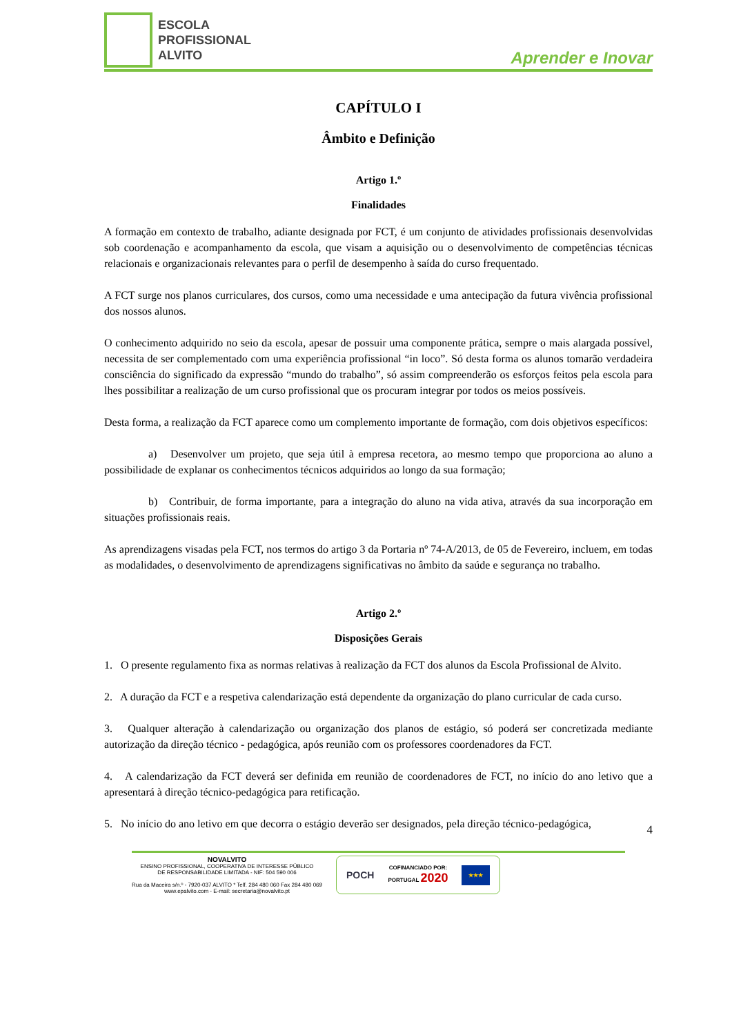ESCOLA
PROFISSIONAL
ALVITO
Aprender e Inovar
CAPÍTULO I
Âmbito e Definição
Artigo 1.º
Finalidades
A formação em contexto de trabalho, adiante designada por FCT, é um conjunto de atividades profissionais desenvolvidas sob coordenação e acompanhamento da escola, que visam a aquisição ou o desenvolvimento de competências técnicas relacionais e organizacionais relevantes para o perfil de desempenho à saída do curso frequentado.
A FCT surge nos planos curriculares, dos cursos, como uma necessidade e uma antecipação da futura vivência profissional dos nossos alunos.
O conhecimento adquirido no seio da escola, apesar de possuir uma componente prática, sempre o mais alargada possível, necessita de ser complementado com uma experiência profissional “in loco”. Só desta forma os alunos tomarão verdadeira consciência do significado da expressão “mundo do trabalho”, só assim compreenderão os esforços feitos pela escola para lhes possibilitar a realização de um curso profissional que os procuram integrar por todos os meios possíveis.
Desta forma, a realização da FCT aparece como um complemento importante de formação, com dois objetivos específicos:
a) Desenvolver um projeto, que seja útil à empresa recetora, ao mesmo tempo que proporciona ao aluno a possibilidade de explanar os conhecimentos técnicos adquiridos ao longo da sua formação;
b) Contribuir, de forma importante, para a integração do aluno na vida ativa, através da sua incorporação em situações profissionais reais.
As aprendizagens visadas pela FCT, nos termos do artigo 3 da Portaria nº 74-A/2013, de 05 de Fevereiro, incluem, em todas as modalidades, o desenvolvimento de aprendizagens significativas no âmbito da saúde e segurança no trabalho.
Artigo 2.º
Disposições Gerais
1. O presente regulamento fixa as normas relativas à realização da FCT dos alunos da Escola Profissional de Alvito.
2. A duração da FCT e a respetiva calendarização está dependente da organização do plano curricular de cada curso.
3. Qualquer alteração à calendarização ou organização dos planos de estágio, só poderá ser concretizada mediante autorização da direção técnico - pedagógica, após reunião com os professores coordenadores da FCT.
4. A calendarização da FCT deverá ser definida em reunião de coordenadores de FCT, no início do ano letivo que a apresentará à direção técnico-pedagógica para retificação.
5. No início do ano letivo em que decorra o estágio deverão ser designados, pela direção técnico-pedagógica,
4
NOVALVITO
ENSINO PROFISSIONAL, COOPERATIVA DE INTERESSE PÚBLICO
DE RESPONSABILIDADE LIMITADA - NIF: 504 590 006
Rua da Maceira s/n.º - 7920-037 ALVITO * Telf. 284 480 060 Fax 284 480 069
www.epalvito.com - E-mail: secretaria@novalvito.pt
POCH COFINANCIADO POR:
PORTUGAL 2020 ★★★